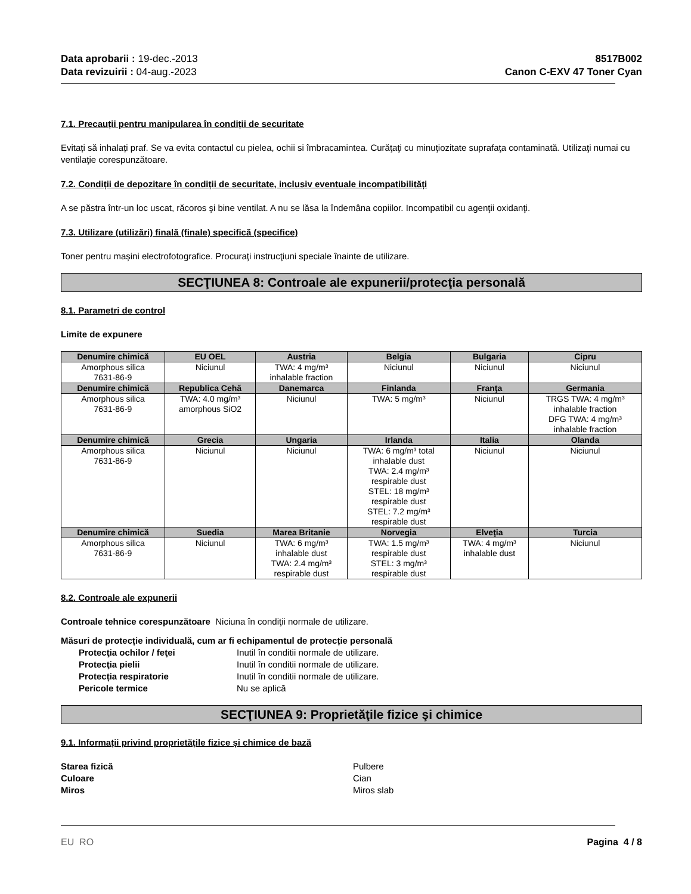Data aprobarii : 19-dec.-2013
Data revizuirii : 04-aug.-2023
8517B002
Canon C-EXV 47 Toner Cyan
7.1. Precauții pentru manipularea în condiții de securitate
Evitați să inhalați praf. Se va evita contactul cu pielea, ochii si îmbracamintea. Curăţaţi cu minuţiozitate suprafaţa contaminată. Utilizaţi numai cu ventilaţie corespunzătoare.
7.2. Condiții de depozitare în condiții de securitate, inclusiv eventuale incompatibilități
A se păstra într-un loc uscat, răcoros şi bine ventilat. A nu se lăsa la îndemâna copiilor. Incompatibil cu agenţii oxidanţi.
7.3. Utilizare (utilizări) finală (finale) specifică (specifice)
Toner pentru mașini electrofotografice. Procuraţi instrucţiuni speciale înainte de utilizare.
SECŢIUNEA 8: Controale ale expunerii/protecţia personală
8.1. Parametri de control
Limite de expunere
| Denumire chimică | EU OEL | Austria | Belgia | Bulgaria | Cipru |
| --- | --- | --- | --- | --- | --- |
| Amorphous silica 7631-86-9 | Niciunul | TWA: 4 mg/m³ inhalable fraction | Niciunul | Niciunul | Niciunul |
| Denumire chimică | Republica Cehă | Danemarca | Finlanda | Franţa | Germania |
| Amorphous silica 7631-86-9 | TWA: 4.0 mg/m³ amorphous SiO2 | Niciunul | TWA: 5 mg/m³ | Niciunul | TRGS TWA: 4 mg/m³ inhalable fraction DFG TWA: 4 mg/m³ inhalable fraction |
| Denumire chimică | Grecia | Ungaria | Irlanda | Italia | Olanda |
| Amorphous silica 7631-86-9 | Niciunul | Niciunul | TWA: 6 mg/m³ total inhalable dust TWA: 2.4 mg/m³ respirable dust STEL: 18 mg/m³ respirable dust STEL: 7.2 mg/m³ respirable dust | Niciunul | Niciunul |
| Denumire chimică | Suedia | Marea Britanie | Norvegia | Elveţia | Turcia |
| Amorphous silica 7631-86-9 | Niciunul | TWA: 6 mg/m³ inhalable dust TWA: 2.4 mg/m³ respirable dust | TWA: 1.5 mg/m³ respirable dust STEL: 3 mg/m³ respirable dust | TWA: 4 mg/m³ inhalable dust | Niciunul |
8.2. Controale ale expunerii
Controale tehnice corespunzătoare Niciuna în condiţii normale de utilizare.
Măsuri de protecție individuală, cum ar fi echipamentul de protecție personală
Protecţia ochilor / feţei Inutil în conditii normale de utilizare. Protecţia pielii Inutil în conditii normale de utilizare. Protecția respiratorie Inutil în conditii normale de utilizare. Pericole termice Nu se aplică
SECŢIUNEA 9: Proprietăţile fizice şi chimice
9.1. Informații privind proprietățile fizice și chimice de bază
Starea fizică Pulbere Culoare Cian Miros Miros slab
EU RO Pagina 4 / 8